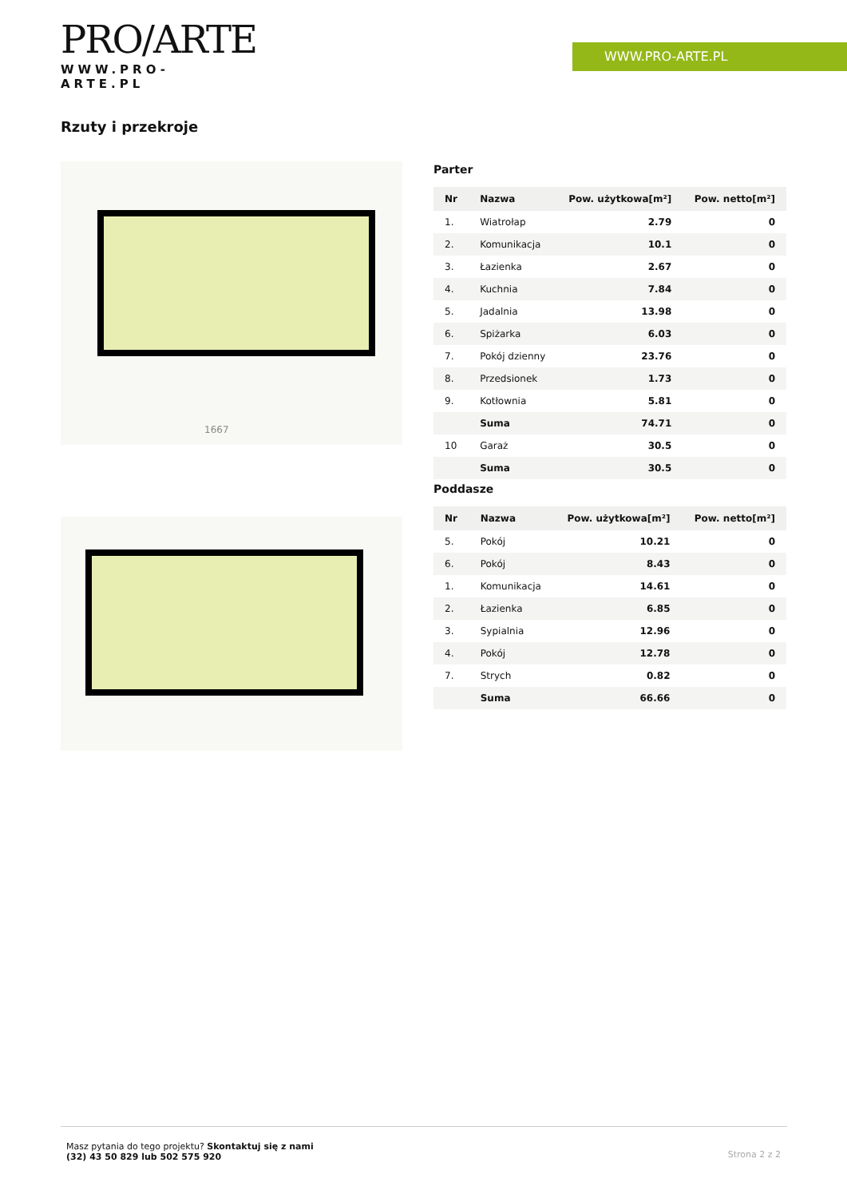PRO/ARTE
WWW.PRO-ARTE.PL
WWW.PRO-ARTE.PL
Rzuty i przekroje
1667
Parter
| Nr | Nazwa | Pow. użytkowa[m²] | Pow. netto[m²] |
| --- | --- | --- | --- |
| 1. | Wiatrołap | 2.79 | 0 |
| 2. | Komunikacja | 10.1 | 0 |
| 3. | Łazienka | 2.67 | 0 |
| 4. | Kuchnia | 7.84 | 0 |
| 5. | Jadalnia | 13.98 | 0 |
| 6. | Spiżarka | 6.03 | 0 |
| 7. | Pokój dzienny | 23.76 | 0 |
| 8. | Przedsionek | 1.73 | 0 |
| 9. | Kotłownia | 5.81 | 0 |
| | Suma | 74.71 | 0 |
| 10 | Garaż | 30.5 | 0 |
| | Suma | 30.5 | 0 |
Poddasze
| Nr | Nazwa | Pow. użytkowa[m²] | Pow. netto[m²] |
| --- | --- | --- | --- |
| 5. | Pokój | 10.21 | 0 |
| 6. | Pokój | 8.43 | 0 |
| 1. | Komunikacja | 14.61 | 0 |
| 2. | Łazienka | 6.85 | 0 |
| 3. | Sypialnia | 12.96 | 0 |
| 4. | Pokój | 12.78 | 0 |
| 7. | Strych | 0.82 | 0 |
| | Suma | 66.66 | 0 |
Masz pytania do tego projektu? Skontaktuj się z nami
(32) 43 50 829 lub 502 575 920
Strona 2 z 2